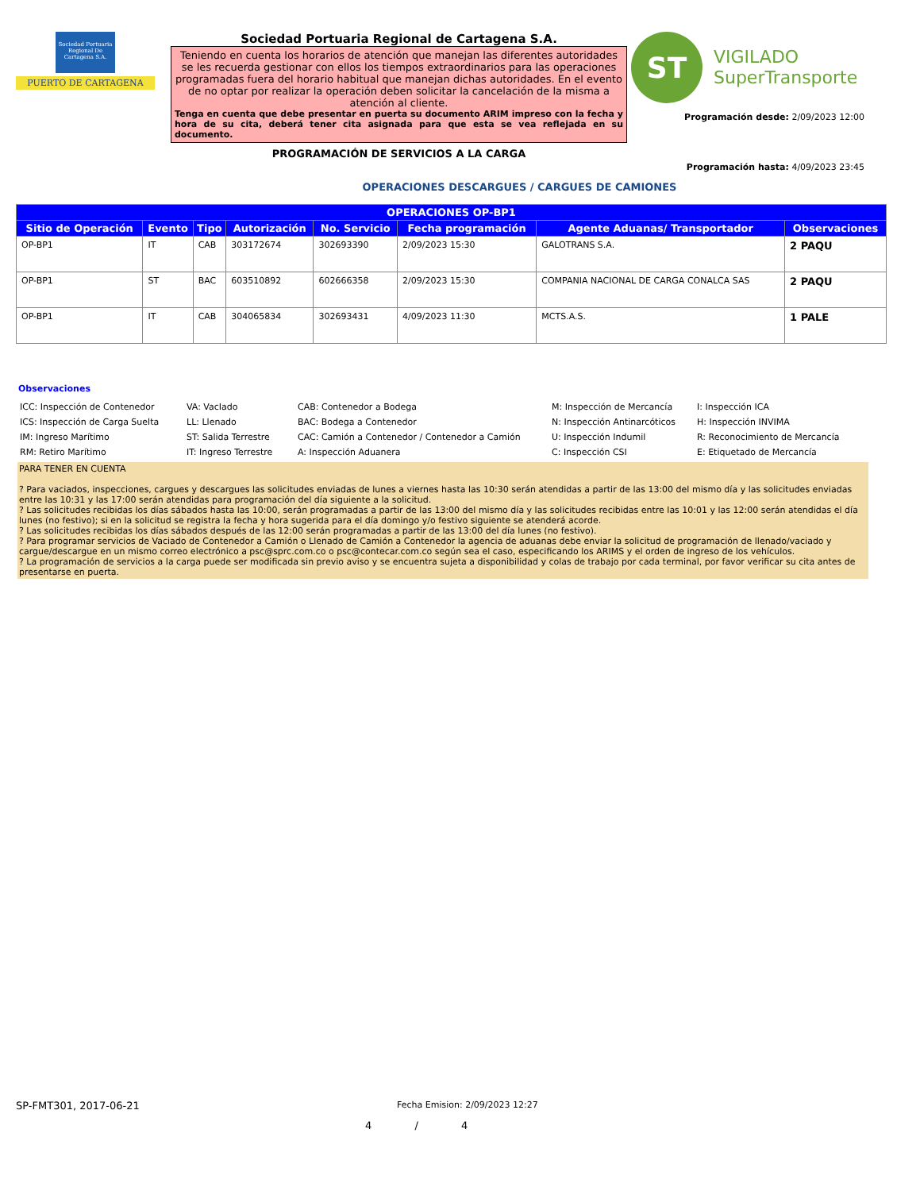Sociedad Portuaria Regional De Cartagena S.A.
PUERTO DE CARTAGENA
Sociedad Portuaria Regional de Cartagena S.A.
Teniendo en cuenta los horarios de atención que manejan las diferentes autoridades se les recuerda gestionar con ellos los tiempos extraordinarios para las operaciones programadas fuera del horario habitual que manejan dichas autoridades. En el evento de no optar por realizar la operación deben solicitar la cancelación de la misma a atención al cliente.
Tenga en cuenta que debe presentar en puerta su documento ARIM impreso con la fecha y hora de su cita, deberá tener cita asignada para que esta se vea reflejada en su documento.
PROGRAMACIÓN DE SERVICIOS A LA CARGA
ST
VIGILADO
SuperTransporte
Programación desde: 2/09/2023 12:00
Programación hasta: 4/09/2023 23:45
OPERACIONES DESCARGUES / CARGUES DE CAMIONES
| OPERACIONES OP-BP1 | | | | | | | |
| --- | --- | --- | --- | --- | --- | --- | --- |
| Sitio de Operación | Evento | Tipo | Autorización | No. Servicio | Fecha programación | Agente Aduanas/ Transportador | Observaciones |
| OP-BP1 | IT | CAB | 303172674 | 302693390 | 2/09/2023 15:30 | GALOTRANS S.A. | 2 PAQU |
| OP-BP1 | ST | BAC | 603510892 | 602666358 | 2/09/2023 15:30 | COMPANIA NACIONAL DE CARGA CONALCA SAS | 2 PAQU |
| OP-BP1 | IT | CAB | 304065834 | 302693431 | 4/09/2023 11:30 | MCTS.A.S. | 1 PALE |
Observaciones
ICC: Inspección de Contenedor VA: VacIado CAB: Contenedor a Bodega M: Inspección de Mercancía I: Inspección ICA ICS: Inspección de Carga Suelta LL: Llenado BAC: Bodega a Contenedor N: Inspección Antinarcóticos H: Inspección INVIMA IM: Ingreso Marítimo ST: Salida Terrestre CAC: Camión a Contenedor / Contenedor a Camión U: Inspección Indumil R: Reconocimiento de Mercancía RM: Retiro Marítimo IT: Ingreso Terrestre A: Inspección Aduanera C: Inspección CSI E: Etiquetado de Mercancía
PARA TENER EN CUENTA
? Para vaciados, inspecciones, cargues y descargues las solicitudes enviadas de lunes a viernes hasta las 10:30 serán atendidas a partir de las 13:00 del mismo día y las solicitudes enviadas entre las 10:31 y las 17:00 serán atendidas para programación del día siguiente a la solicitud.
? Las solicitudes recibidas los días sábados hasta las 10:00, serán programadas a partir de las 13:00 del mismo día y las solicitudes recibidas entre las 10:01 y las 12:00 serán atendidas el día lunes (no festivo); si en la solicitud se registra la fecha y hora sugerida para el día domingo y/o festivo siguiente se atenderá acorde.
? Las solicitudes recibidas los días sábados después de las 12:00 serán programadas a partir de las 13:00 del día lunes (no festivo).
? Para programar servicios de Vaciado de Contenedor a Camión o Llenado de Camión a Contenedor la agencia de aduanas debe enviar la solicitud de programación de llenado/vaciado y cargue/descargue en un mismo correo electrónico a psc@sprc.com.co o psc@contecar.com.co según sea el caso, especificando los ARIMS y el orden de ingreso de los vehículos.
? La programación de servicios a la carga puede ser modificada sin previo aviso y se encuentra sujeta a disponibilidad y colas de trabajo por cada terminal, por favor verificar su cita antes de presentarse en puerta.
SP-FMT301, 2017-06-21 Fecha Emision: 2/09/2023 12:27
4 / 4